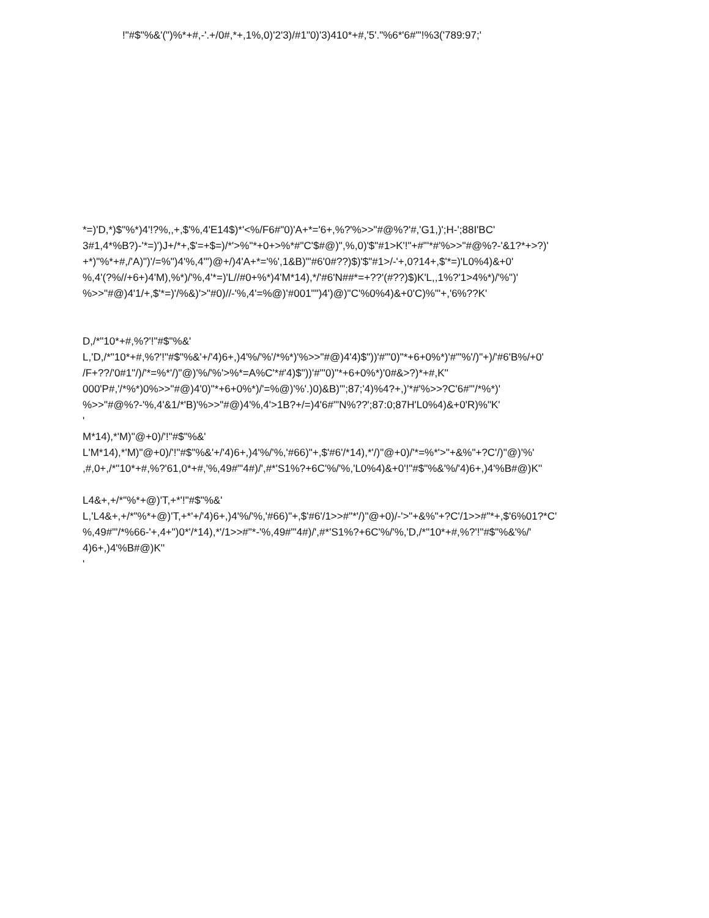!"#$"%&'(")%*+#,-'.+/0#,*+,1%,0)'2'3)/#1"0)'3)410*+#,'5'."%6*'6#"'!%3('789:97;'
*=)'D,*)$"%*)4'!?%,,+,$'%,4'E14$)*'<%/F6#"0)'A+*='6+,%?'%>>"#@%?'#,'G1,)';H-';88I'BC'
3#1,4*%B?)-'*=)')J+/*+,$'=+$=)/*'>%"*+0+>%*#"C'$#@)",%,0)'$"#1>K'!"+#"'*#'%>>"#@%?-'&1?*+>?)'
+*)"%*+#,/'A)")'/=%")4'%,4'")@+/)4'A+*='%',1&B)"'#6'0#??)$)'$"#1>/-'+,0?14+,$'*=)'L0%4)&+0'
%,4'(?%//+6+)4'M),%*)/'%,4'*=)'L//#0+%*)4'M*14),*/'#6'N##*=+??'(#??)$)K'L,,1%?'1>4%*)/'%")'
%>>"#@)4'1/+,$'*=)'/%&)'>"#0)//-'%,4'=%@)'#001"")4')@)"C'%0%4)&+0'C)%"'+,'6%??K'
D,/*"10*+#,%?'!"#$"%&'
L,'D,/*"10*+#,%?'!"#$"%&'+/'4)6+,)4'%/'%'/*%*)'%>>"#@)4'4)$"))'#"'0)"*+6+0%*)'#"'%'/)"+)/'#6'B%/+0'
/F+??/'0#1"/)/'*=%*'/)"@)'%/'%'>%*=A%C'*#'4)$"))'#"'0)"*+6+0%*)'0#&>?)*+#,K''
000'P#,'/*%*)0%>>"#@)4'0)"*+6+0%*)/'=%@)'%'.)0)&B)"';87;'4)%4?+,)'*#'%>>?C'6#"'/*%*)'
%>>"#@%?-'%,4'&1/*'B)'%>>"#@)4'%,4'>1B?+/=)4'6#"'N%??';87:0;87H'L0%4)&+0'R)%"K'
'
M*14),*'M)"@+0)/'!"#$"%&'
L'M*14),*'M)"@+0)/'!"#$"%&'+/'4)6+,)4'%/'%,'#66)"+,$'#6'/*14),*'/)"@+0)/'*=%*'>"+&%"+?C'/)"@)'%'
,#,0+,/*"10*+#,%?'61,0*+#,'%,49#"'4#)/',#*'S1%?+6C'%/'%,'L0%4)&+0'!"#$"%&'%/'4)6+,)4'%B#@)K''
L4&+,+/*"%*+@)'T,+*'!"#$"%&'
L,'L4&+,+/*"%*+@)'T,+*'+/'4)6+,)4'%/'%,'#66)"+,$'#6'/1>>#"*'/)"@+0)/-'>"+&%"+?C'/1>>#"*+,$'6%01?*C'
%,49#"'/*%66-'+,4+")0*'/*14),*'/1>>#"*-'%,49#"'4#)/',#*'S1%?+6C'%/'%,'D,/*"10*+#,%?'!"#$"%&'%/'
4)6+,)4'%B#@)K''
'